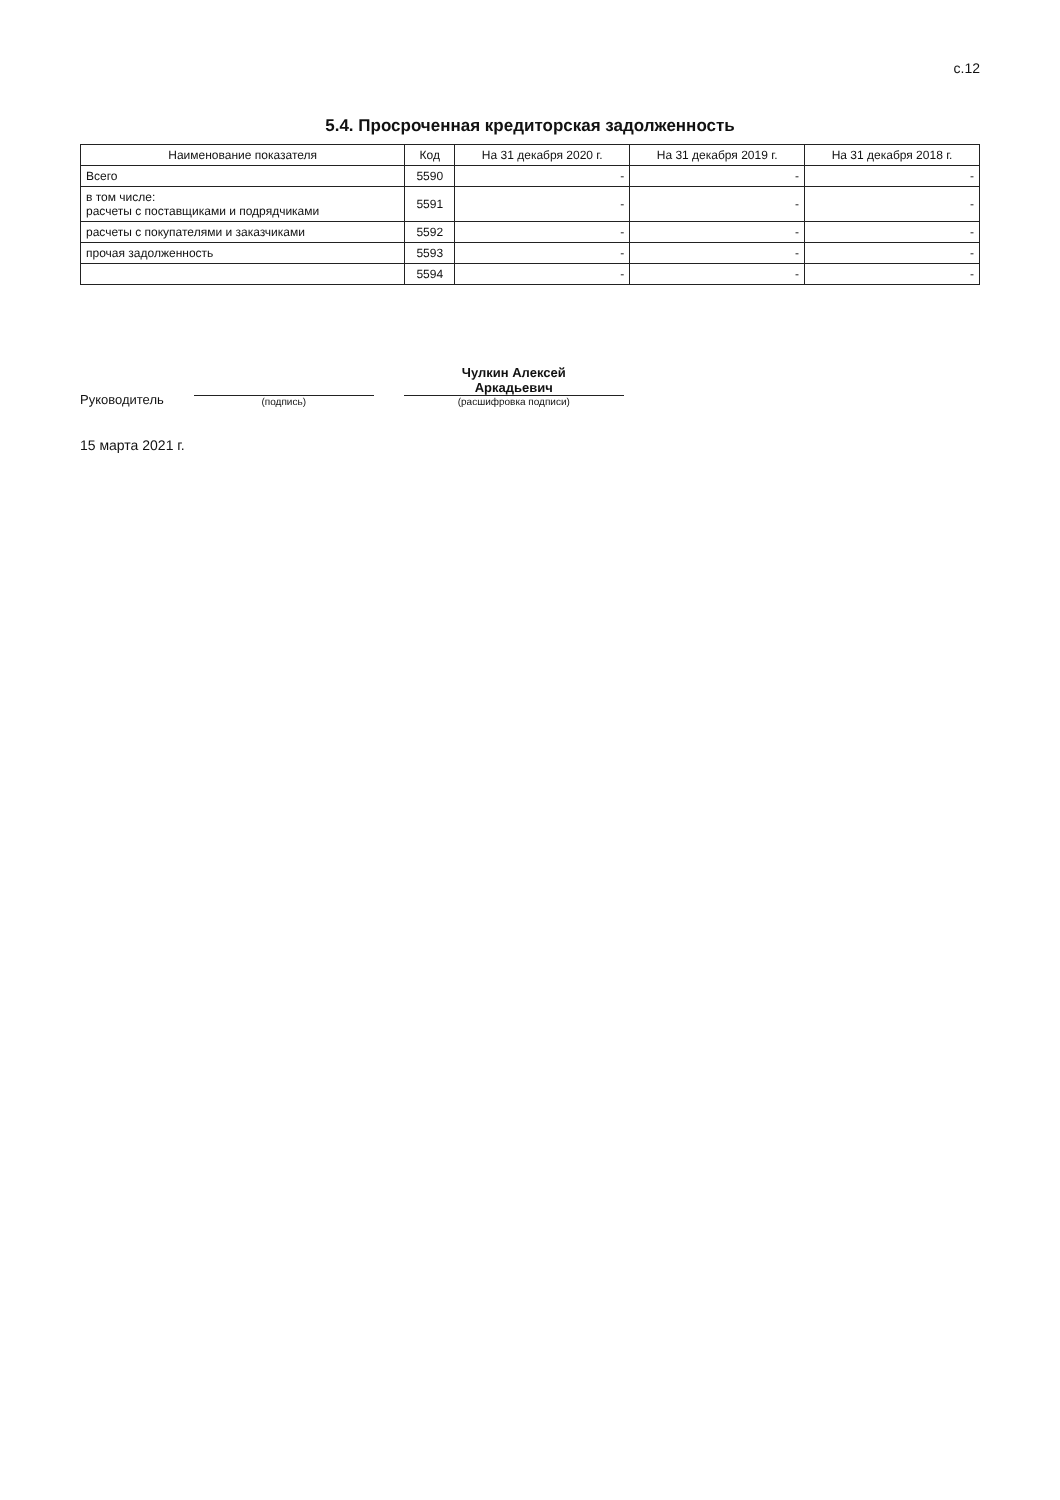с.12
5.4. Просроченная кредиторская задолженность
| Наименование показателя | Код | На 31 декабря 2020 г. | На 31 декабря 2019 г. | На 31 декабря 2018 г. |
| --- | --- | --- | --- | --- |
| Всего | 5590 | - | - | - |
| в том числе: расчеты с поставщиками и подрядчиками | 5591 | - | - | - |
| расчеты с покупателями и заказчиками | 5592 | - | - | - |
| прочая задолженность | 5593 | - | - | - |
| | 5594 | - | - | - |
Руководитель
(подпись)
Чулкин Алексей
Аркадьевич
(расшифровка подписи)
15 марта 2021 г.